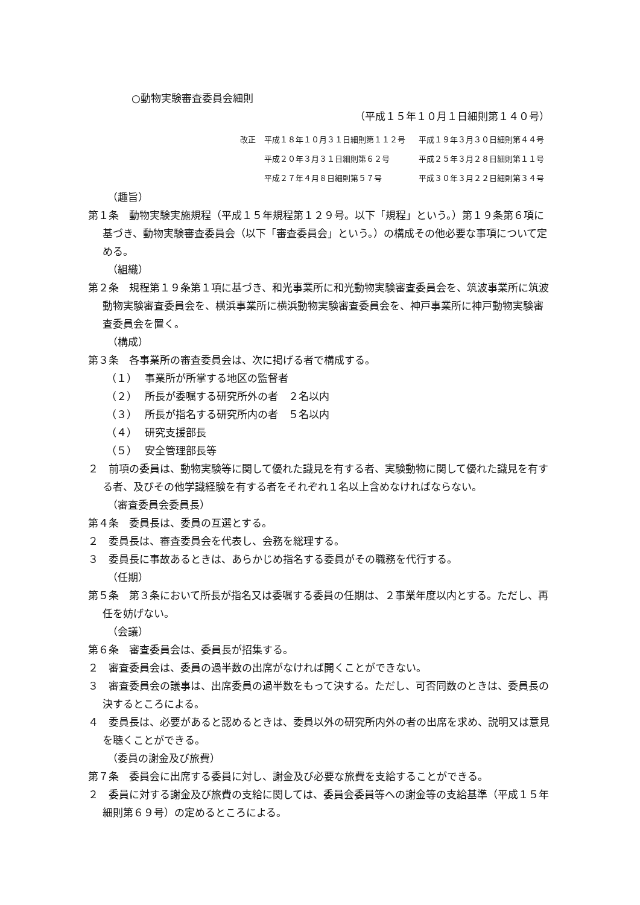○動物実験審査委員会細則
（平成１５年１０月１日細則第１４０号）
改正 平成１８年１０月３１日細則第１１２号 平成１９年３月３０日細則第４４号
平成２０年３月３１日細則第６２号 平成２５年３月２８日細則第１１号
平成２７年４月８日細則第５７号 平成３０年３月２２日細則第３４号
（趣旨）
第１条　動物実験実施規程（平成１５年規程第１２９号。以下「規程」という。）第１９条第６項に基づき、動物実験審査委員会（以下「審査委員会」という。）の構成その他必要な事項について定める。
（組織）
第２条　規程第１９条第１項に基づき、和光事業所に和光動物実験審査委員会を、筑波事業所に筑波動物実験審査委員会を、横浜事業所に横浜動物実験審査委員会を、神戸事業所に神戸動物実験審査委員会を置く。
（構成）
第３条　各事業所の審査委員会は、次に掲げる者で構成する。
（１） 事業所が所掌する地区の監督者
（２） 所長が委嘱する研究所外の者　２名以内
（３） 所長が指名する研究所内の者　５名以内
（４） 研究支援部長
（５） 安全管理部長等
２　前項の委員は、動物実験等に関して優れた識見を有する者、実験動物に関して優れた識見を有する者、及びその他学識経験を有する者をそれぞれ１名以上含めなければならない。
（審査委員会委員長）
第４条　委員長は、委員の互選とする。
２　委員長は、審査委員会を代表し、会務を総理する。
３　委員長に事故あるときは、あらかじめ指名する委員がその職務を代行する。
（任期）
第５条　第３条において所長が指名又は委嘱する委員の任期は、２事業年度以内とする。ただし、再任を妨げない。
（会議）
第６条　審査委員会は、委員長が招集する。
２　審査委員会は、委員の過半数の出席がなければ開くことができない。
３　審査委員会の議事は、出席委員の過半数をもって決する。ただし、可否同数のときは、委員長の決するところによる。
４　委員長は、必要があると認めるときは、委員以外の研究所内外の者の出席を求め、説明又は意見を聴くことができる。
（委員の謝金及び旅費）
第７条　委員会に出席する委員に対し、謝金及び必要な旅費を支給することができる。
２　委員に対する謝金及び旅費の支給に関しては、委員会委員等への謝金等の支給基準（平成１５年細則第６９号）の定めるところによる。